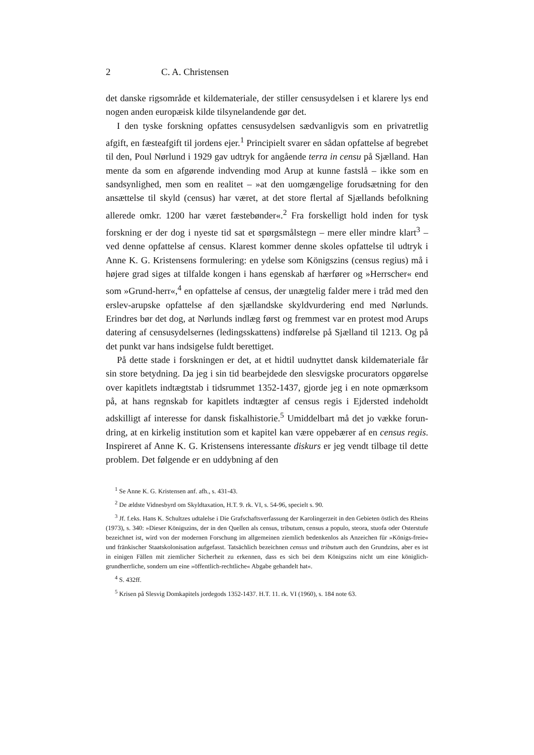2 C. A. Christensen
det danske rigsområde et kildemateriale, der stiller censusydelsen i et klarere lys end nogen anden europæisk kilde tilsynelandende gør det.
I den tyske forskning opfattes censusydelsen sædvanligvis som en privatretlig afgift, en fæsteafgift til jordens ejer.<sup>1</sup> Principielt svarer en sådan opfattelse af begrebet til den, Poul Nørlund i 1929 gav udtryk for angående terra in censu på Sjælland. Han mente da som en afgørende indvending mod Arup at kunne fastslå – ikke som en sandsynlighed, men som en realitet – »at den uomgængelige forudsætning for den ansættelse til skyld (census) har været, at det store flertal af Sjællands befolkning allerede omkr. 1200 har været fæstebønder«.<sup>2</sup> Fra forskelligt hold inden for tysk forskning er der dog i nyeste tid sat et spørgsmålstegn – mere eller mindre klart<sup>3</sup> – ved denne opfattelse af census. Klarest kommer denne skoles opfattelse til udtryk i Anne K. G. Kristensens formulering: en ydelse som Königszins (census regius) må i højere grad siges at tilfalde kongen i hans egenskab af hærfører og »Herrscher« end som »Grund-herr«,<sup>4</sup> en opfattelse af census, der unægtelig falder mere i tråd med den erslev-arupske opfattelse af den sjællandske skyldvurdering end med Nørlunds. Erindres bør det dog, at Nørlunds indlæg først og fremmest var en protest mod Arups datering af censusydelsernes (ledingsskattens) indførelse på Sjælland til 1213. Og på det punkt var hans indsigelse fuldt berettiget.
På dette stade i forskningen er det, at et hidtil uudnyttet dansk kildemateriale får sin store betydning. Da jeg i sin tid bearbejdede den slesvigske procurators opgørelse over kapitlets indtægtstab i tidsrummet 1352-1437, gjorde jeg i en note opmærksom på, at hans regnskab for kapitlets indtægter af census regis i Ejdersted indeholdt adskilligt af interesse for dansk fiskalhistorie.<sup>5</sup> Umiddelbart må det jo vække forun-dring, at en kirkelig institution som et kapitel kan være oppebærer af en census regis. Inspireret af Anne K. G. Kristensens interessante diskurs er jeg vendt tilbage til dette problem. Det følgende er en uddybning af den
<sup>1</sup> Se Anne K. G. Kristensen anf. afh., s. 431-43.
<sup>2</sup> De ældste Vidnesbyrd om Skyldtaxation, H.T. 9. rk. VI, s. 54-96, specielt s. 90.
<sup>3</sup> Jf. f.eks. Hans K. Schultzes udtalelse i Die Grafschaftsverfassung der Karolingerzeit in den Gebieten östlich des Rheins (1973), s. 340: »Dieser Königszins, der in den Quellen als census, tributum, census a populo, steora, stuofa oder Osterstufe bezeichnet ist, wird von der modernen Forschung im allgemeinen ziemlich bedenkenlos als Anzeichen für »Königs-freie« und fränkischer Staatskolonisation aufgefasst. Tatsächlich bezeichnen census und tributum auch den Grundzins, aber es ist in einigen Fällen mit ziemlicher Sicherheit zu erkennen, dass es sich bei dem Königszins nicht um eine königlich-grundherrliche, sondern um eine »öffentlich-rechtliche« Abgabe gehandelt hat«.
<sup>4</sup> S. 432ff.
<sup>5</sup> Krisen på Slesvig Domkapitels jordegods 1352-1437. H.T. 11. rk. VI (1960), s. 184 note 63.